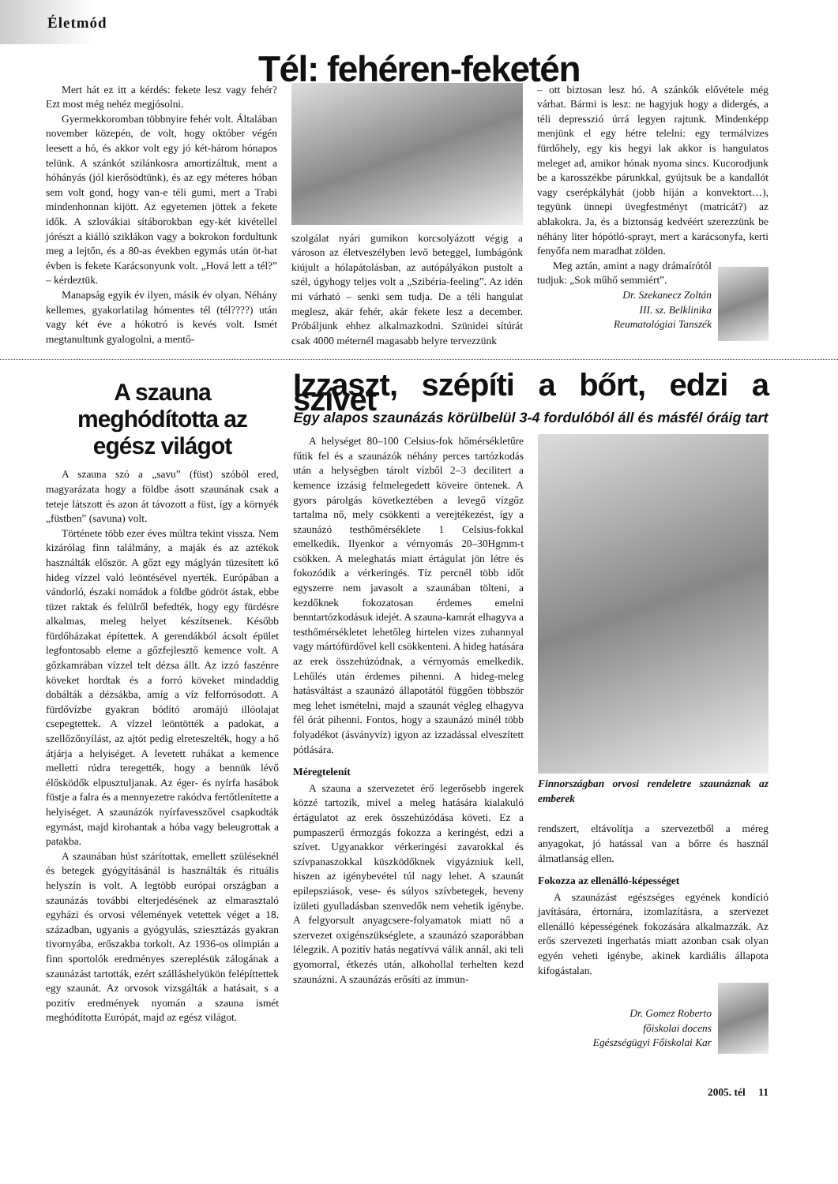Életmód
Tél: fehéren-feketén
Mert hát ez itt a kérdés: fekete lesz vagy fehér? Ezt most még nehéz megjósolni.
Gyermekkoromban többnyire fehér volt. Általában november közepén, de volt, hogy október végén leesett a hó, és akkor volt egy jó két-három hónapos telünk. A szánkót szilánkosra amortizáltuk, ment a hóhányás (jól kierősödtünk), és az egy méteres hóban sem volt gond, hogy van-e téli gumi, mert a Trabi mindenhonnan kijött. Az egyetemen jöttek a fekete idők. A szlovákiai sítáborokban egy-két kivétellel jórészt a kiálló sziklákon vagy a bokrokon fordultunk meg a lejtőn, és a 80-as években egymás után öt-hat évben is fekete Karácsonyunk volt. „Hová lett a tél?” – kérdeztük.
Manapság egyik év ilyen, másik év olyan. Néhány kellemes, gyakorlatilag hómentes tél (tél????) után vagy két éve a hókotró is kevés volt. Ismét megtanultunk gyalogolni, a mentő-
szolgálat nyári gumikon korcsolyázott végig a városon az életveszélyben levő beteggel, lumbágónk kiújult a hólapátolásban, az autópályákon pustolt a szél, úgyhogy teljes volt a „Szibéria-feeling”. Az idén mi várható – senki sem tudja. De a téli hangulat meglesz, akár fehér, akár fekete lesz a december. Próbáljunk ehhez alkalmazkodni. Szünidei sítúrát csak 4000 méternél magasabb helyre tervezzünk
– ott biztosan lesz hó. A szánkók elővétele még várhat. Bármi is lesz: ne hagyjuk hogy a didergés, a téli depresszió úrrá legyen rajtunk. Mindenképp menjünk el egy hétre telelni: egy termálvizes fürdőhely, egy kis hegyi lak akkor is hangulatos meleget ad, amikor hónak nyoma sincs. Kucorodjunk be a karosszékbe párunkkal, gyújtsuk be a kandallót vagy cserépkályhát (jobb híján a konvektort…), tegyünk ünnepi üvegfestményt (matricát?) az ablakokra. Ja, és a biztonság kedvéért szerezzünk be néhány liter hópótló-sprayt, mert a karácsonyfa, kerti fenyőfa nem maradhat zölden.
Meg aztán, amint a nagy drámaírótól tudjuk: „Sok műhő semmiért”.
Dr. Szekanecz Zoltán
III. sz. Belklinika
Reumatológiai Tanszék
A szauna meghódította az egész világot
A szauna szó a „savu” (füst) szóból ered, magyarázata hogy a földbe ásott szaunának csak a teteje látszott és azon át távozott a füst, így a környék „füstben” (savuna) volt.
Története több ezer éves múltra tekint vissza. Nem kizárólag finn találmány, a maják és az aztékok használták először. A gőzt egy máglyán tüzesített kő hideg vízzel való leöntésével nyerték. Európában a vándorló, északi nomádok a földbe gödröt ástak, ebbe tüzet raktak és felülről befedték, hogy egy fürdésre alkalmas, meleg helyet készítsenek. Később fürdőházakat építettek. A gerendákból ácsolt épület legfontosabb eleme a gőzfejlesztő kemence volt. A gőzkamrában vízzel telt dézsa állt. Az izzó faszénre köveket hordtak és a forró köveket mindaddig dobálták a dézsákba, amíg a víz felforrósodott. A fürdővízbe gyakran bódító aromájú illóolajat csepegtettek. A vízzel leöntötték a padokat, a szellőzőnyílást, az ajtót pedig elreteszelték, hogy a hő átjárja a helyiséget. A levetett ruhákat a kemence melletti rúdra teregették, hogy a bennük lévő élősködők elpusztuljanak. Az éger- és nyírfa hasábok füstje a falra és a mennyezetre rakódva fertőtlenítette a helyiséget. A szaunázók nyírfavesszővel csapkodták egymást, majd kirohantak a hóba vagy beleugrottak a patakba.
A szaunában húst szárítottak, emellett szüléseknél és betegek gyógyításánál is használták és rituális helyszín is volt. A legtöbb európai országban a szaunázás további elterjedésének az elmarasztaló egyházi és orvosi vélemények vetettek véget a 18. században, ugyanis a gyógyulás, sziesztázás gyakran tivornyába, erőszakba torkolt. Az 1936-os olimpián a finn sportolók eredményes szereplésük zálogának a szaunázást tartották, ezért szálláshelyükön felépíttettek egy szaunát. Az orvosok vizsgálták a hatásait, s a pozitív eredmények nyomán a szauna ismét meghódította Európát, majd az egész világot.
Izzaszt, szépíti a bőrt, edzi a szívet
Egy alapos szaunázás körülbelül 3-4 fordulóból áll és másfél óráig tart
A helységet 80–100 Celsius-fok hőmérsékletűre fűtik fel és a szaunázók néhány perces tartózkodás után a helységben tárolt vízből 2–3 decilitert a kemence izzásig felmelegedett köveire öntenek. A gyors párolgás következtében a levegő vízgőz tartalma nő, mely csökkenti a verejtékezést, így a szaunázó testhőmérséklete 1 Celsius-fokkal emelkedik. Ilyenkor a vérnyomás 20–30Hgmm-t csökken. A meleghatás miatt értágulat jön létre és fokozódik a vérkeringés. Tíz percnél több időt egyszerre nem javasolt a szaunában tölteni, a kezdőknek fokozatosan érdemes emelni benntartózkodásuk idejét. A szauna-kamrát elhagyva a testhőmérsékletet lehetőleg hirtelen vizes zuhannyal vagy mártófürdővel kell csökkenteni. A hideg hatására az erek összehúzódnak, a vérnyomás emelkedik. Lehűlés után érdemes pihenni. A hideg-meleg hatásváltást a szaunázó állapotától függően többször meg lehet ismételni, majd a szaunát végleg elhagyva fél órát pihenni. Fontos, hogy a szaunázó minél több folyadékot (ásványvíz) igyon az izzadással elveszített pótlására.
Méregtelenít
A szauna a szervezetet érő legerősebb ingerek közzé tartozik, mivel a meleg hatására kialakuló értágulatot az erek összehúzódása követi. Ez a pumpaszerű érmozgás fokozza a keringést, edzi a szívet. Ugyanakkor vérkeringési zavarokkal és szívpanaszokkal küszködőknek vigyázniuk kell, hiszen az igénybevétel túl nagy lehet. A szaunát epilepsziások, vese- és súlyos szívbetegek, heveny ízületi gyulladásban szenvedők nem vehetik igénybe. A felgyorsult anyagcsere-folyamatok miatt nő a szervezet oxigénszükséglete, a szaunázó szaporábban lélegzik. A pozitív hatás negatívvá válik annál, aki teli gyomorral, étkezés után, alkohollal terhelten kezd szaunázni. A szaunázás erősíti az immun-
Finnországban orvosi rendeletre szaunáznak az emberek
rendszert, eltávolítja a szervezetből a méreg anyagokat, jó hatással van a bőrre és használ álmatlanság ellen.
Fokozza az ellenálló-képességet
A szaunázást egészséges egyének kondíció javítására, értornára, izomlazításra, a szervezet ellenálló képességének fokozására alkalmazzák. Az erős szervezeti ingerhatás miatt azonban csak olyan egyén veheti igénybe, akinek kardiális állapota kifogástalan.
Dr. Gomez Roberto
főiskolai docens
Egészségügyi Főiskolai Kar
2005. tél 11